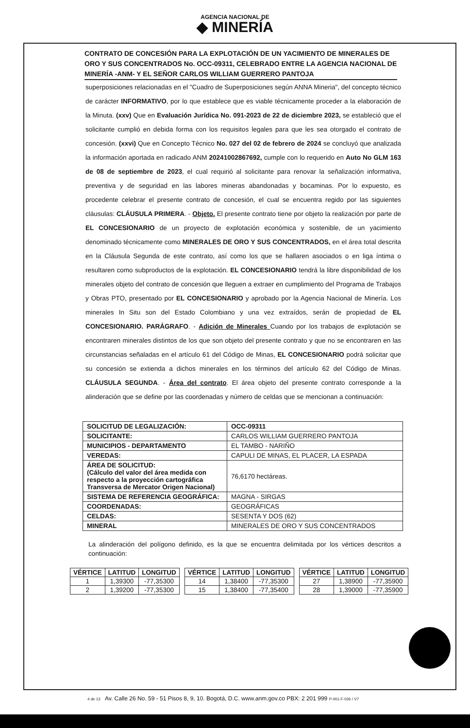AGENCIA NACIONAL DE
◆ MINERÍA
CONTRATO DE CONCESIÓN PARA LA EXPLOTACIÓN DE UN YACIMIENTO DE MINERALES DE ORO Y SUS CONCENTRADOS No. OCC-09311, CELEBRADO ENTRE LA AGENCIA NACIONAL DE MINERÍA -ANM- Y EL SEÑOR CARLOS WILLIAM GUERRERO PANTOJA
superposiciones relacionadas en el "Cuadro de Superposiciones según ANNA Mineria", del concepto técnico de carácter INFORMATIVO, por lo que establece que es viable técnicamente proceder a la elaboración de la Minuta. (xxv) Que en Evaluación Jurídica No. 091-2023 de 22 de diciembre 2023, se estableció que el solicitante cumplió en debida forma con los requisitos legales para que les sea otorgado el contrato de concesión. (xxvi) Que en Concepto Técnico No. 027 del 02 de febrero de 2024 se concluyó que analizada la información aportada en radicado ANM 20241002867692, cumple con lo requerido en Auto No GLM 163 de 08 de septiembre de 2023, el cual requirió al solicitante para renovar la señalización informativa, preventiva y de seguridad en las labores mineras abandonadas y bocaminas. Por lo expuesto, es procedente celebrar el presente contrato de concesión, el cual se encuentra regido por las siguientes cláusulas: CLÁUSULA PRIMERA. - Objeto. El presente contrato tiene por objeto la realización por parte de EL CONCESIONARIO de un proyecto de explotación económica y sostenible, de un yacimiento denominado técnicamente como MINERALES DE ORO Y SUS CONCENTRADOS, en el área total descrita en la Cláusula Segunda de este contrato, así como los que se hallaren asociados o en liga íntima o resultaren como subproductos de la explotación. EL CONCESIONARIO tendrá la libre disponibilidad de los minerales objeto del contrato de concesión que lleguen a extraer en cumplimiento del Programa de Trabajos y Obras PTO, presentado por EL CONCESIONARIO y aprobado por la Agencia Nacional de Minería. Los minerales In Situ son del Estado Colombiano y una vez extraídos, serán de propiedad de EL CONCESIONARIO. PARÁGRAFO. - Adición de Minerales Cuando por los trabajos de explotación se encontraren minerales distintos de los que son objeto del presente contrato y que no se encontraren en las circunstancias señaladas en el artículo 61 del Código de Minas, EL CONCESIONARIO podrá solicitar que su concesión se extienda a dichos minerales en los términos del artículo 62 del Código de Minas. CLÁUSULA SEGUNDA. - Área del contrato. El área objeto del presente contrato corresponde a la alinderación que se define por las coordenadas y número de celdas que se mencionan a continuación:
| SOLICITUD DE LEGALIZACIÓN: | OCC-09311 |
| SOLICITANTE: | CARLOS WILLIAM GUERRERO PANTOJA |
| MUNICIPIOS - DEPARTAMENTO | EL TAMBO - NARIÑO |
| VEREDAS: | CAPULI DE MINAS, EL PLACER, LA ESPADA |
| ÁREA DE SOLICITUD: (Cálculo del valor del área medida con respecto a la proyección cartográfica Transversa de Mercator Origen Nacional) | 76,6170 hectáreas. |
| SISTEMA DE REFERENCIA GEOGRÁFICA: | MAGNA - SIRGAS |
| COORDENADAS: | GEOGRÁFICAS |
| CELDAS: | SESENTA Y DOS (62) |
| MINERAL | MINERALES DE ORO Y SUS CONCENTRADOS |
La alinderación del polígono definido, es la que se encuentra delimitada por los vértices descritos a continuación:
| VÉRTICE | LATITUD | LONGITUD |
| --- | --- | --- |
| 1 | 1,39300 | -77,35300 |
| 2 | 1,39200 | -77,35300 |
| VÉRTICE | LATITUD | LONGITUD |
| --- | --- | --- |
| 14 | 1,38400 | -77,35300 |
| 15 | 1,38400 | -77,35400 |
| VÉRTICE | LATITUD | LONGITUD |
| --- | --- | --- |
| 27 | 1,38900 | -77,35900 |
| 28 | 1,39000 | -77,35900 |
4 de 13 Av. Calle 26 No. 59 - 51 Pisos 8, 9, 10. Bogotá, D.C. www.anm.gov.co PBX: 2 201 999 P-001-F-026 / V7